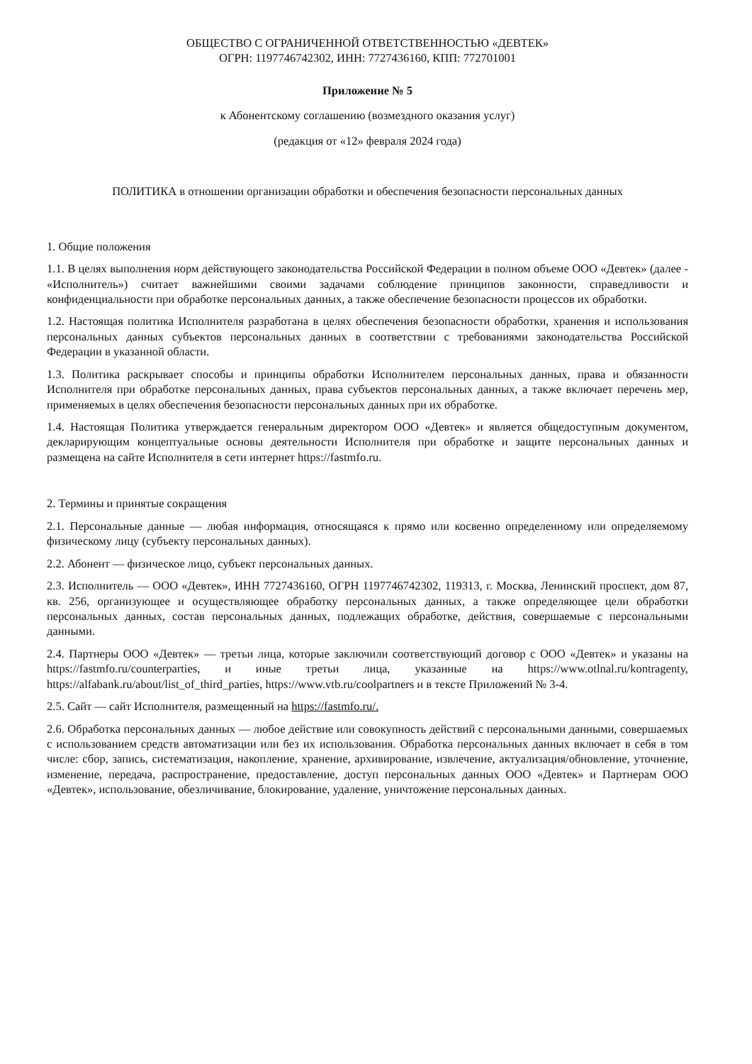ОБЩЕСТВО С ОГРАНИЧЕННОЙ ОТВЕТСТВЕННОСТЬЮ «ДЕВТЕК»
ОГРН: 1197746742302, ИНН: 7727436160, КПП: 772701001
Приложение № 5
к Абонентскому соглашению (возмездного оказания услуг)
(редакция от «12» февраля 2024 года)
ПОЛИТИКА в отношении организации обработки и обеспечения безопасности персональных данных
1. Общие положения
1.1. В целях выполнения норм действующего законодательства Российской Федерации в полном объеме ООО «Девтек» (далее - «Исполнитель») считает важнейшими своими задачами соблюдение принципов законности, справедливости и конфиденциальности при обработке персональных данных, а также обеспечение безопасности процессов их обработки.
1.2. Настоящая политика Исполнителя разработана в целях обеспечения безопасности обработки, хранения и использования персональных данных субъектов персональных данных в соответствии с требованиями законодательства Российской Федерации в указанной области.
1.3. Политика раскрывает способы и принципы обработки Исполнителем персональных данных, права и обязанности Исполнителя при обработке персональных данных, права субъектов персональных данных, а также включает перечень мер, применяемых в целях обеспечения безопасности персональных данных при их обработке.
1.4. Настоящая Политика утверждается генеральным директором ООО «Девтек» и является общедоступным документом, декларирующим концептуальные основы деятельности Исполнителя при обработке и защите персональных данных и размещена на сайте Исполнителя в сети интернет https://fastmfo.ru.
2. Термины и принятые сокращения
2.1. Персональные данные — любая информация, относящаяся к прямо или косвенно определенному или определяемому физическому лицу (субъекту персональных данных).
2.2. Абонент — физическое лицо, субъект персональных данных.
2.3. Исполнитель — ООО «Девтек», ИНН 7727436160, ОГРН 1197746742302, 119313, г. Москва, Ленинский проспект, дом 87, кв. 256, организующее и осуществляющее обработку персональных данных, а также определяющее цели обработки персональных данных, состав персональных данных, подлежащих обработке, действия, совершаемые с персональными данными.
2.4. Партнеры ООО «Девтек» — третьи лица, которые заключили соответствующий договор с ООО «Девтек» и указаны на https://fastmfo.ru/counterparties, и иные третьи лица, указанные на https://www.otlnal.ru/kontragenty, https://alfabank.ru/about/list_of_third_parties, https://www.vtb.ru/coolpartners и в тексте Приложений № 3-4.
2.5. Сайт — сайт Исполнителя, размещенный на https://fastmfo.ru/.
2.6. Обработка персональных данных — любое действие или совокупность действий с персональными данными, совершаемых с использованием средств автоматизации или без их использования. Обработка персональных данных включает в себя в том числе: сбор, запись, систематизация, накопление, хранение, архивирование, извлечение, актуализация/обновление, уточнение, изменение, передача, распространение, предоставление, доступ персональных данных ООО «Девтек» и Партнерам ООО «Девтек», использование, обезличивание, блокирование, удаление, уничтожение персональных данных.